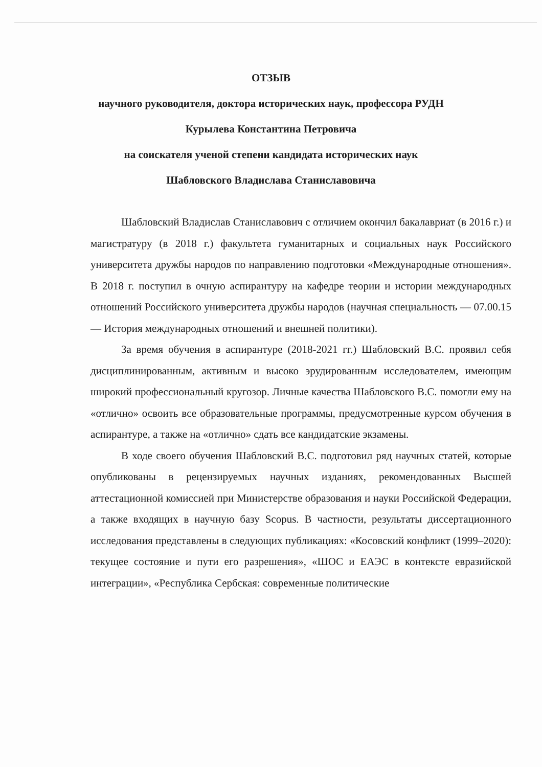ОТЗЫВ
научного руководителя, доктора исторических наук, профессора РУДН
Курылева Константина Петровича
на соискателя ученой степени кандидата исторических наук
Шабловского Владислава Станиславовича
Шабловский Владислав Станиславович с отличием окончил бакалавриат (в 2016 г.) и магистратуру (в 2018 г.) факультета гуманитарных и социальных наук Российского университета дружбы народов по направлению подготовки «Международные отношения». В 2018 г. поступил в очную аспирантуру на кафедре теории и истории международных отношений Российского университета дружбы народов (научная специальность — 07.00.15 — История международных отношений и внешней политики).
За время обучения в аспирантуре (2018-2021 гг.) Шабловский В.С. проявил себя дисциплинированным, активным и высоко эрудированным исследователем, имеющим широкий профессиональный кругозор. Личные качества Шабловского В.С. помогли ему на «отлично» освоить все образовательные программы, предусмотренные курсом обучения в аспирантуре, а также на «отлично» сдать все кандидатские экзамены.
В ходе своего обучения Шабловский В.С. подготовил ряд научных статей, которые опубликованы в рецензируемых научных изданиях, рекомендованных Высшей аттестационной комиссией при Министерстве образования и науки Российской Федерации, а также входящих в научную базу Scopus. В частности, результаты диссертационного исследования представлены в следующих публикациях: «Косовский конфликт (1999–2020): текущее состояние и пути его разрешения», «ШОС и ЕАЭС в контексте евразийской интеграции», «Республика Сербская: современные политические